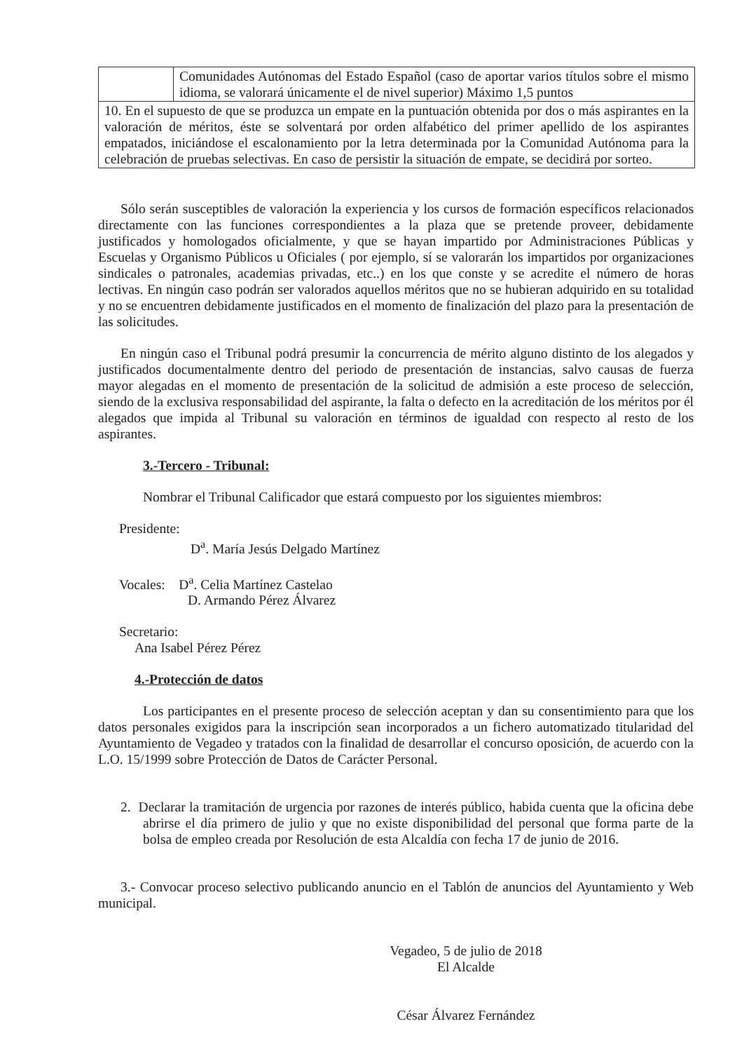| | Comunidades Autónomas del Estado Español (caso de aportar varios títulos sobre el mismo idioma, se valorará únicamente el de nivel superior) Máximo 1,5 puntos |
| 10. En el supuesto de que se produzca un empate en la puntuación obtenida por dos o más aspirantes en la valoración de méritos, éste se solventará por orden alfabético del primer apellido de los aspirantes empatados, iniciándose el escalonamiento por la letra determinada por la Comunidad Autónoma para la celebración de pruebas selectivas. En caso de persistir la situación de empate, se decidirá por sorteo. | |
Sólo serán susceptibles de valoración la experiencia y los cursos de formación específicos relacionados directamente con las funciones correspondientes a la plaza que se pretende proveer, debidamente justificados y homologados oficialmente, y que se hayan impartido por Administraciones Públicas y Escuelas y Organismo Públicos u Oficiales ( por ejemplo, sí se valorarán los impartidos por organizaciones sindicales o patronales, academias privadas, etc..) en los que conste y se acredite el número de horas lectivas. En ningún caso podrán ser valorados aquellos méritos que no se hubieran adquirido en su totalidad y no se encuentren debidamente justificados en el momento de finalización del plazo para la presentación de las solicitudes.
En ningún caso el Tribunal podrá presumir la concurrencia de mérito alguno distinto de los alegados y justificados documentalmente dentro del periodo de presentación de instancias, salvo causas de fuerza mayor alegadas en el momento de presentación de la solicitud de admisión a este proceso de selección, siendo de la exclusiva responsabilidad del aspirante, la falta o defecto en la acreditación de los méritos por él alegados que impida al Tribunal su valoración en términos de igualdad con respecto al resto de los aspirantes.
3.-Tercero - Tribunal:
Nombrar el Tribunal Calificador que estará compuesto por los siguientes miembros:
Presidente:
D<sup>a</sup>. María Jesús Delgado Martínez
Vocales: D<sup>a</sup>. Celia Martínez Castelao
D. Armando Pérez Álvarez
Secretario:
Ana Isabel Pérez Pérez
4.-Protección de datos
Los participantes en el presente proceso de selección aceptan y dan su consentimiento para que los datos personales exigidos para la inscripción sean incorporados a un fichero automatizado titularidad del Ayuntamiento de Vegadeo y tratados con la finalidad de desarrollar el concurso oposición, de acuerdo con la L.O. 15/1999 sobre Protección de Datos de Carácter Personal.
2. Declarar la tramitación de urgencia por razones de interés público, habida cuenta que la oficina debe abrirse el día primero de julio y que no existe disponibilidad del personal que forma parte de la bolsa de empleo creada por Resolución de esta Alcaldía con fecha 17 de junio de 2016.
3.- Convocar proceso selectivo publicando anuncio en el Tablón de anuncios del Ayuntamiento y Web municipal.
Vegadeo, 5 de julio de 2018
El Alcalde
César Álvarez Fernández